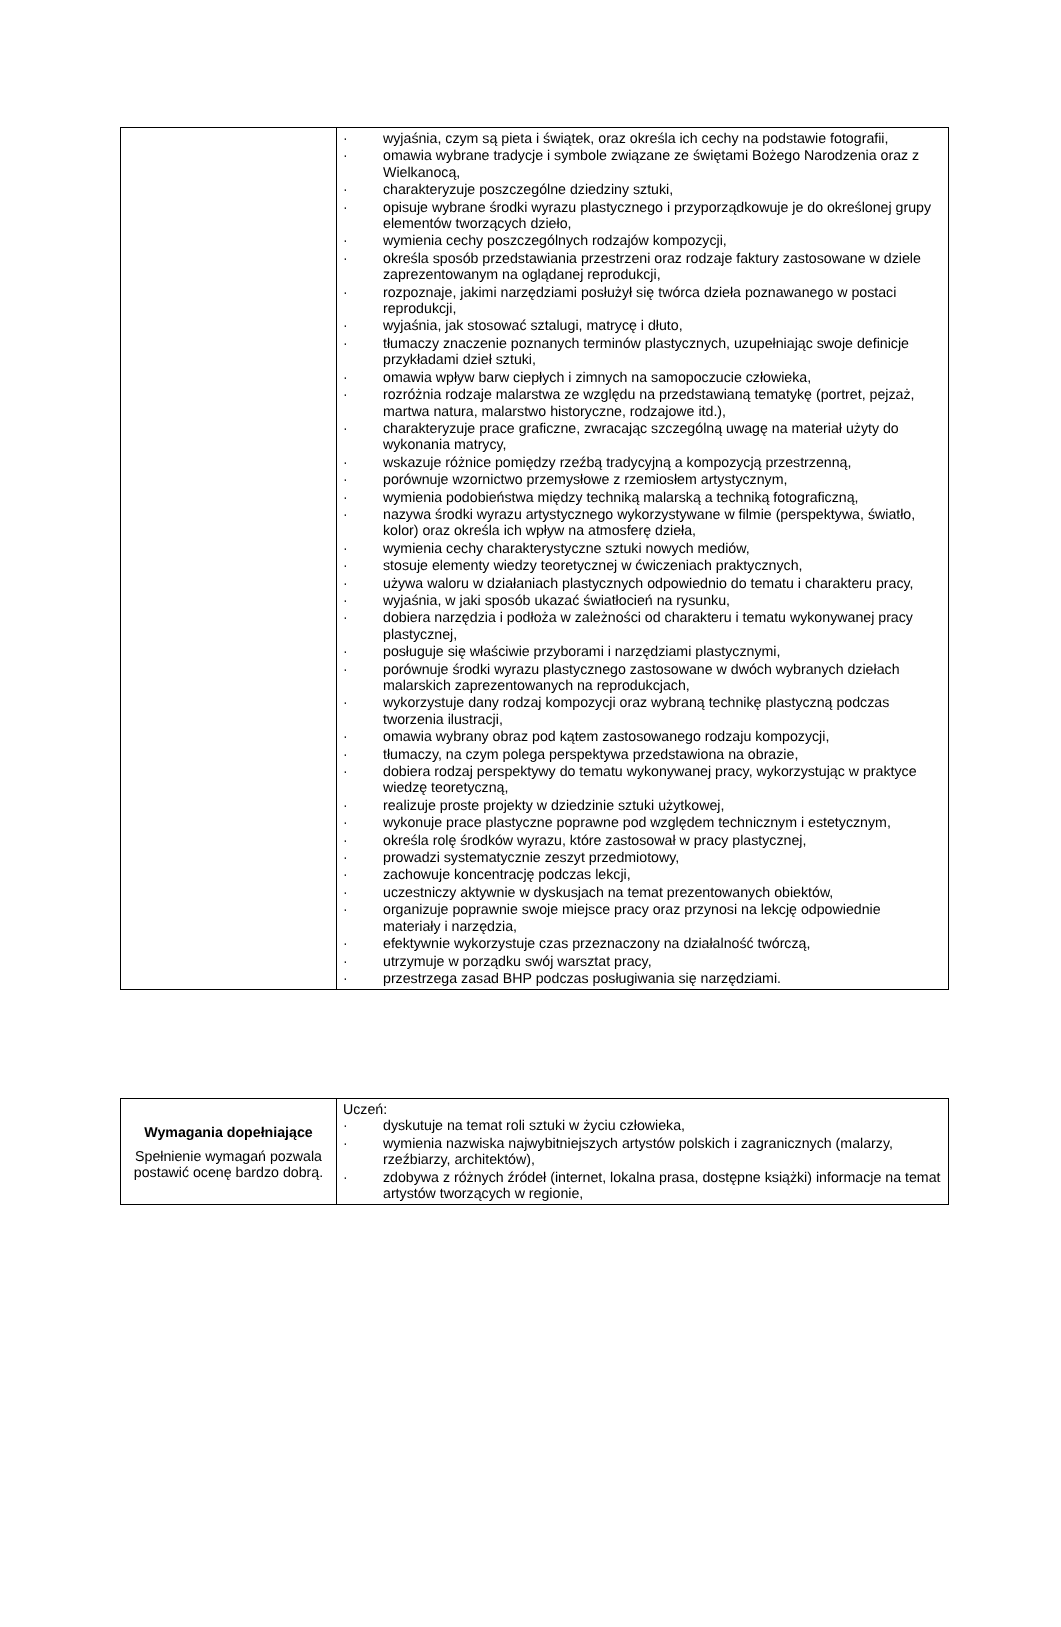| | · wyjaśnia, czym są pieta i świątek, oraz określa ich cechy na podstawie fotografii, · omawia wybrane tradycje i symbole związane ze świętami Bożego Narodzenia oraz z Wielkanocą, · charakteryzuje poszczególne dziedziny sztuki, · opisuje wybrane środki wyrazu plastycznego i przyporządkowuje je do określonej grupy elementów tworzących dzieło, · wymienia cechy poszczególnych rodzajów kompozycji, · określa sposób przedstawiania przestrzeni oraz rodzaje faktury zastosowane w dziele zaprezentowanym na oglądanej reprodukcji, · rozpoznaje, jakimi narzędziami posłużył się twórca dzieła poznawanego w postaci reprodukcji, · wyjaśnia, jak stosować sztalugi, matrycę i dłuto, · tłumaczy znaczenie poznanych terminów plastycznych, uzupełniając swoje definicje przykładami dzieł sztuki, · omawia wpływ barw ciepłych i zimnych na samopoczucie człowieka, · rozróżnia rodzaje malarstwa ze względu na przedstawianą tematykę (portret, pejzaż, martwa natura, malarstwo historyczne, rodzajowe itd.), · charakteryzuje prace graficzne, zwracając szczególną uwagę na materiał użyty do wykonania matrycy, · wskazuje różnice pomiędzy rzeźbą tradycyjną a kompozycją przestrzenną, · porównuje wzornictwo przemysłowe z rzemiosłem artystycznym, · wymienia podobieństwa między techniką malarską a techniką fotograficzną, · nazywa środki wyrazu artystycznego wykorzystywane w filmie (perspektywa, światło, kolor) oraz określa ich wpływ na atmosferę dzieła, · wymienia cechy charakterystyczne sztuki nowych mediów, · stosuje elementy wiedzy teoretycznej w ćwiczeniach praktycznych, · używa waloru w działaniach plastycznych odpowiednio do tematu i charakteru pracy, · wyjaśnia, w jaki sposób ukazać światłocień na rysunku, · dobiera narzędzia i podłoża w zależności od charakteru i tematu wykonywanej pracy plastycznej, · posługuje się właściwie przyborami i narzędziami plastycznymi, · porównuje środki wyrazu plastycznego zastosowane w dwóch wybranych dziełach malarskich zaprezentowanych na reprodukcjach, · wykorzystuje dany rodzaj kompozycji oraz wybraną technikę plastyczną podczas tworzenia ilustracji, · omawia wybrany obraz pod kątem zastosowanego rodzaju kompozycji, · tłumaczy, na czym polega perspektywa przedstawiona na obrazie, · dobiera rodzaj perspektywy do tematu wykonywanej pracy, wykorzystując w praktyce wiedzę teoretyczną, · realizuje proste projekty w dziedzinie sztuki użytkowej, · wykonuje prace plastyczne poprawne pod względem technicznym i estetycznym, · określa rolę środków wyrazu, które zastosował w pracy plastycznej, · prowadzi systematycznie zeszyt przedmiotowy, · zachowuje koncentrację podczas lekcji, · uczestniczy aktywnie w dyskusjach na temat prezentowanych obiektów, · organizuje poprawnie swoje miejsce pracy oraz przynosi na lekcję odpowiednie materiały i narzędzia, · efektywnie wykorzystuje czas przeznaczony na działalność twórczą, · utrzymuje w porządku swój warsztat pracy, · przestrzega zasad BHP podczas posługiwania się narzędziami. |
| Wymagania dopełniające Spełnienie wymagań pozwala postawić ocenę bardzo dobrą. | Uczeń: · dyskutuje na temat roli sztuki w życiu człowieka, · wymienia nazwiska najwybitniejszych artystów polskich i zagranicznych (malarzy, rzeźbiarzy, architektów), · zdobywa z różnych źródeł (internet, lokalna prasa, dostępne książki) informacje na temat artystów tworzących w regionie, |